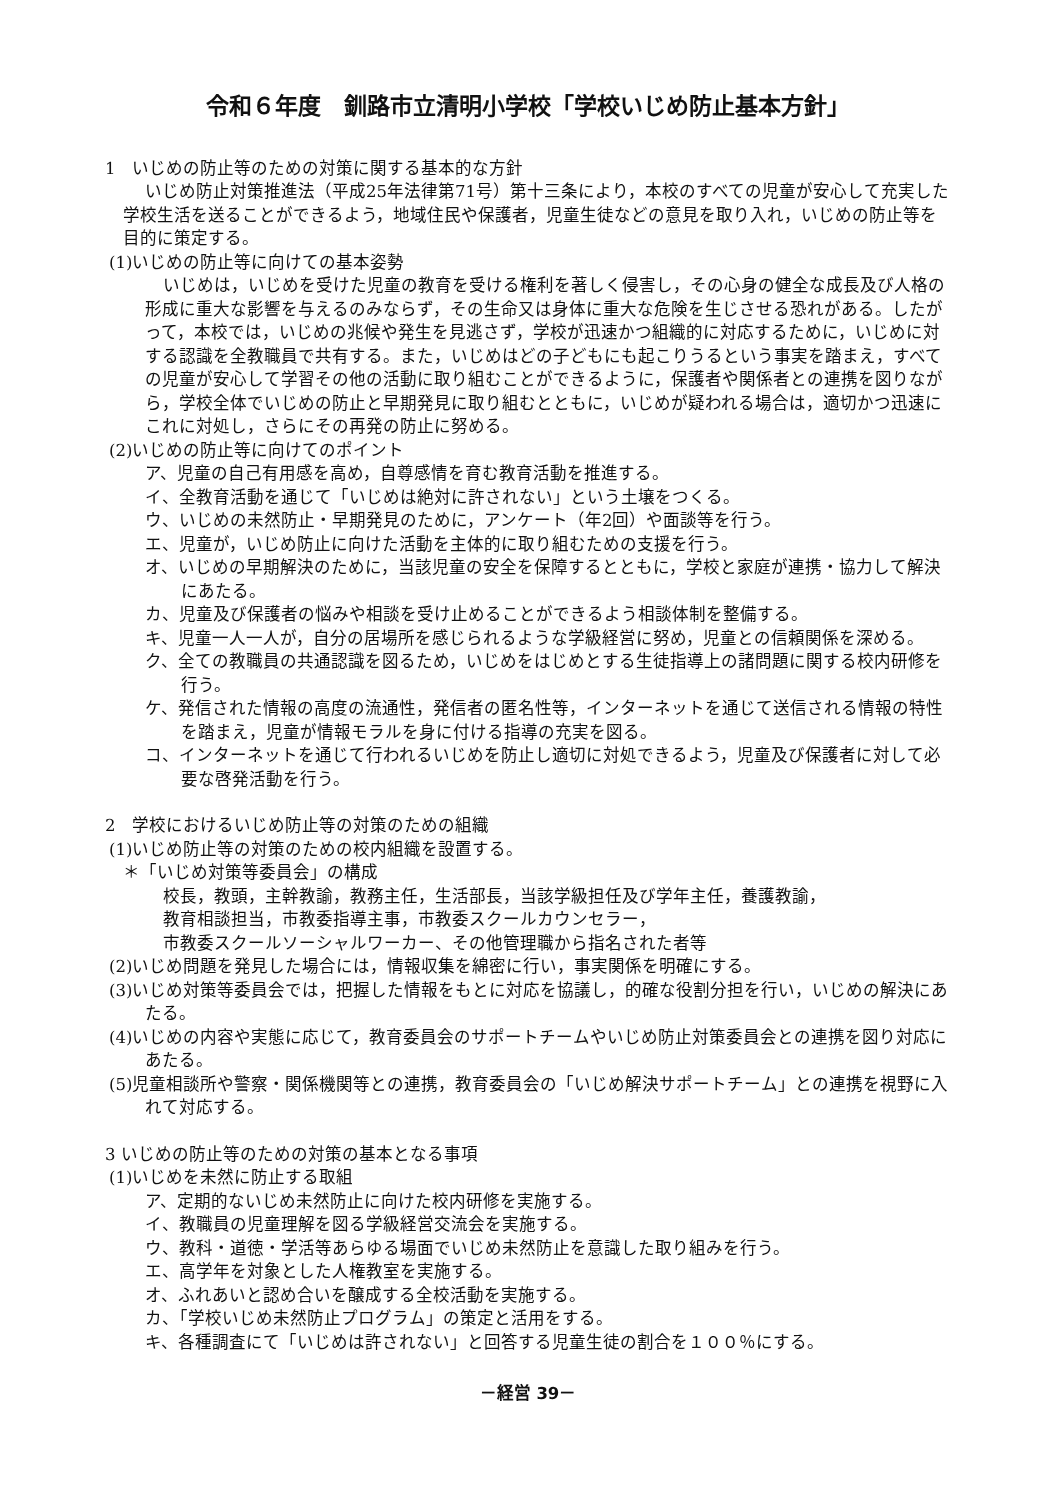令和６年度　釧路市立清明小学校「学校いじめ防止基本方針」
1　いじめの防止等のための対策に関する基本的な方針
いじめ防止対策推進法（平成25年法律第71号）第十三条により，本校のすべての児童が安心して充実した学校生活を送ることができるよう，地域住民や保護者，児童生徒などの意見を取り入れ，いじめの防止等を目的に策定する。
(1)いじめの防止等に向けての基本姿勢
いじめは，いじめを受けた児童の教育を受ける権利を著しく侵害し，その心身の健全な成長及び人格の形成に重大な影響を与えるのみならず，その生命又は身体に重大な危険を生じさせる恐れがある。したがって，本校では，いじめの兆候や発生を見逃さず，学校が迅速かつ組織的に対応するために，いじめに対する認識を全教職員で共有する。また，いじめはどの子どもにも起こりうるという事実を踏まえ，すべての児童が安心して学習その他の活動に取り組むことができるように，保護者や関係者との連携を図りながら，学校全体でいじめの防止と早期発見に取り組むとともに，いじめが疑われる場合は，適切かつ迅速にこれに対処し，さらにその再発の防止に努める。
(2)いじめの防止等に向けてのポイント
ア、児童の自己有用感を高め，自尊感情を育む教育活動を推進する。
イ、全教育活動を通じて「いじめは絶対に許されない」という土壌をつくる。
ウ、いじめの未然防止・早期発見のために，アンケート（年2回）や面談等を行う。
エ、児童が，いじめ防止に向けた活動を主体的に取り組むための支援を行う。
オ、いじめの早期解決のために，当該児童の安全を保障するとともに，学校と家庭が連携・協力して解決にあたる。
カ、児童及び保護者の悩みや相談を受け止めることができるよう相談体制を整備する。
キ、児童一人一人が，自分の居場所を感じられるような学級経営に努め，児童との信頼関係を深める。
ク、全ての教職員の共通認識を図るため，いじめをはじめとする生徒指導上の諸問題に関する校内研修を行う。
ケ、発信された情報の高度の流通性，発信者の匿名性等，インターネットを通じて送信される情報の特性を踏まえ，児童が情報モラルを身に付ける指導の充実を図る。
コ、インターネットを通じて行われるいじめを防止し適切に対処できるよう，児童及び保護者に対して必要な啓発活動を行う。
2　学校におけるいじめ防止等の対策のための組織
(1)いじめ防止等の対策のための校内組織を設置する。
＊「いじめ対策等委員会」の構成
校長，教頭，主幹教諭，教務主任，生活部長，当該学級担任及び学年主任，養護教諭，
教育相談担当，市教委指導主事，市教委スクールカウンセラー，
市教委スクールソーシャルワーカー、その他管理職から指名された者等
(2)いじめ問題を発見した場合には，情報収集を綿密に行い，事実関係を明確にする。
(3)いじめ対策等委員会では，把握した情報をもとに対応を協議し，的確な役割分担を行い，いじめの解決にあたる。
(4)いじめの内容や実態に応じて，教育委員会のサポートチームやいじめ防止対策委員会との連携を図り対応にあたる。
(5)児童相談所や警察・関係機関等との連携，教育委員会の「いじめ解決サポートチーム」との連携を視野に入れて対応する。
3 いじめの防止等のための対策の基本となる事項
(1)いじめを未然に防止する取組
ア、定期的ないじめ未然防止に向けた校内研修を実施する。
イ、教職員の児童理解を図る学級経営交流会を実施する。
ウ、教科・道徳・学活等あらゆる場面でいじめ未然防止を意識した取り組みを行う。
エ、高学年を対象とした人権教室を実施する。
オ、ふれあいと認め合いを醸成する全校活動を実施する。
カ、「学校いじめ未然防止プログラム」の策定と活用をする。
キ、各種調査にて「いじめは許されない」と回答する児童生徒の割合を１００％にする。
－経営 39－